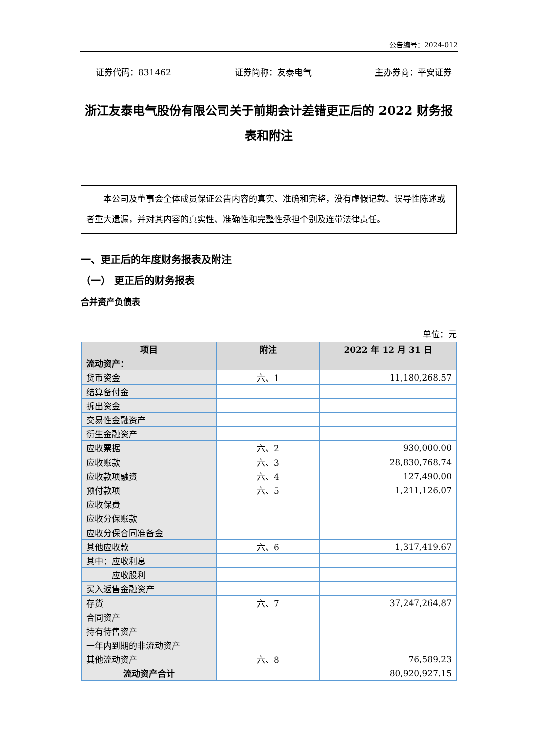公告编号：2024-012
证券代码：831462 证券简称：友泰电气 主办券商：平安证券
浙江友泰电气股份有限公司关于前期会计差错更正后的 2022 财务报
表和附注
　　本公司及董事会全体成员保证公告内容的真实、准确和完整，没有虚假记载、误导性陈述或者重大遗漏，并对其内容的真实性、准确性和完整性承担个别及连带法律责任。
一、更正后的年度财务报表及附注
（一） 更正后的财务报表
合并资产负债表
单位：元
| 项目 | 附注 | 2022 年 12 月 31 日 |
| --- | --- | --- |
| 流动资产： | | |
| 货币资金 | 六、1 | 11,180,268.57 |
| 结算备付金 | | |
| 拆出资金 | | |
| 交易性金融资产 | | |
| 衍生金融资产 | | |
| 应收票据 | 六、2 | 930,000.00 |
| 应收账款 | 六、3 | 28,830,768.74 |
| 应收款项融资 | 六、4 | 127,490.00 |
| 预付款项 | 六、5 | 1,211,126.07 |
| 应收保费 | | |
| 应收分保账款 | | |
| 应收分保合同准备金 | | |
| 其他应收款 | 六、6 | 1,317,419.67 |
| 其中：应收利息 | | |
| 应收股利 | | |
| 买入返售金融资产 | | |
| 存货 | 六、7 | 37,247,264.87 |
| 合同资产 | | |
| 持有待售资产 | | |
| 一年内到期的非流动资产 | | |
| 其他流动资产 | 六、8 | 76,589.23 |
| 流动资产合计 | | 80,920,927.15 |